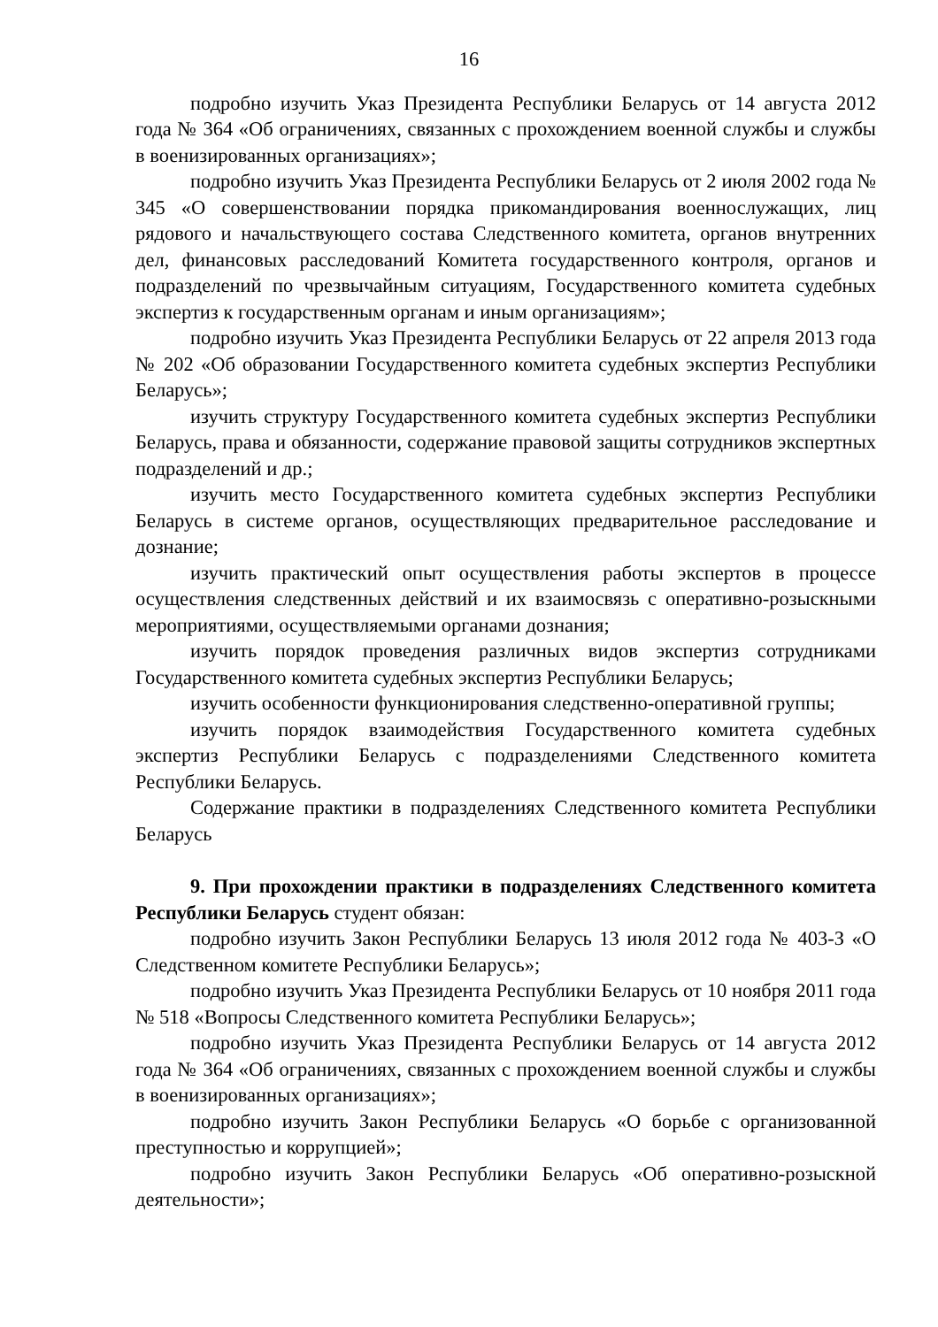16
подробно изучить Указ Президента Республики Беларусь от 14 августа 2012 года № 364 «Об ограничениях, связанных с прохождением военной службы и службы в военизированных организациях»;
подробно изучить Указ Президента Республики Беларусь от 2 июля 2002 года № 345 «О совершенствовании порядка прикомандирования военнослужащих, лиц рядового и начальствующего состава Следственного комитета, органов внутренних дел, финансовых расследований Комитета государственного контроля, органов и подразделений по чрезвычайным ситуациям, Государственного комитета судебных экспертиз к государственным органам и иным организациям»;
подробно изучить Указ Президента Республики Беларусь от 22 апреля 2013 года № 202 «Об образовании Государственного комитета судебных экспертиз Республики Беларусь»;
изучить структуру Государственного комитета судебных экспертиз Республики Беларусь, права и обязанности, содержание правовой защиты сотрудников экспертных подразделений и др.;
изучить место Государственного комитета судебных экспертиз Республики Беларусь в системе органов, осуществляющих предварительное расследование и дознание;
изучить практический опыт осуществления работы экспертов в процессе осуществления следственных действий и их взаимосвязь с оперативно-розыскными мероприятиями, осуществляемыми органами дознания;
изучить порядок проведения различных видов экспертиз сотрудниками Государственного комитета судебных экспертиз Республики Беларусь;
изучить особенности функционирования следственно-оперативной группы;
изучить порядок взаимодействия Государственного комитета судебных экспертиз Республики Беларусь с подразделениями Следственного комитета Республики Беларусь.
Содержание практики в подразделениях Следственного комитета Республики Беларусь
9. При прохождении практики в подразделениях Следственного комитета Республики Беларусь студент обязан:
подробно изучить Закон Республики Беларусь 13 июля 2012 года № 403-З «О Следственном комитете Республики Беларусь»;
подробно изучить Указ Президента Республики Беларусь от 10 ноября 2011 года № 518 «Вопросы Следственного комитета Республики Беларусь»;
подробно изучить Указ Президента Республики Беларусь от 14 августа 2012 года № 364 «Об ограничениях, связанных с прохождением военной службы и службы в военизированных организациях»;
подробно изучить Закон Республики Беларусь «О борьбе с организованной преступностью и коррупцией»;
подробно изучить Закон Республики Беларусь «Об оперативно-розыскной деятельности»;